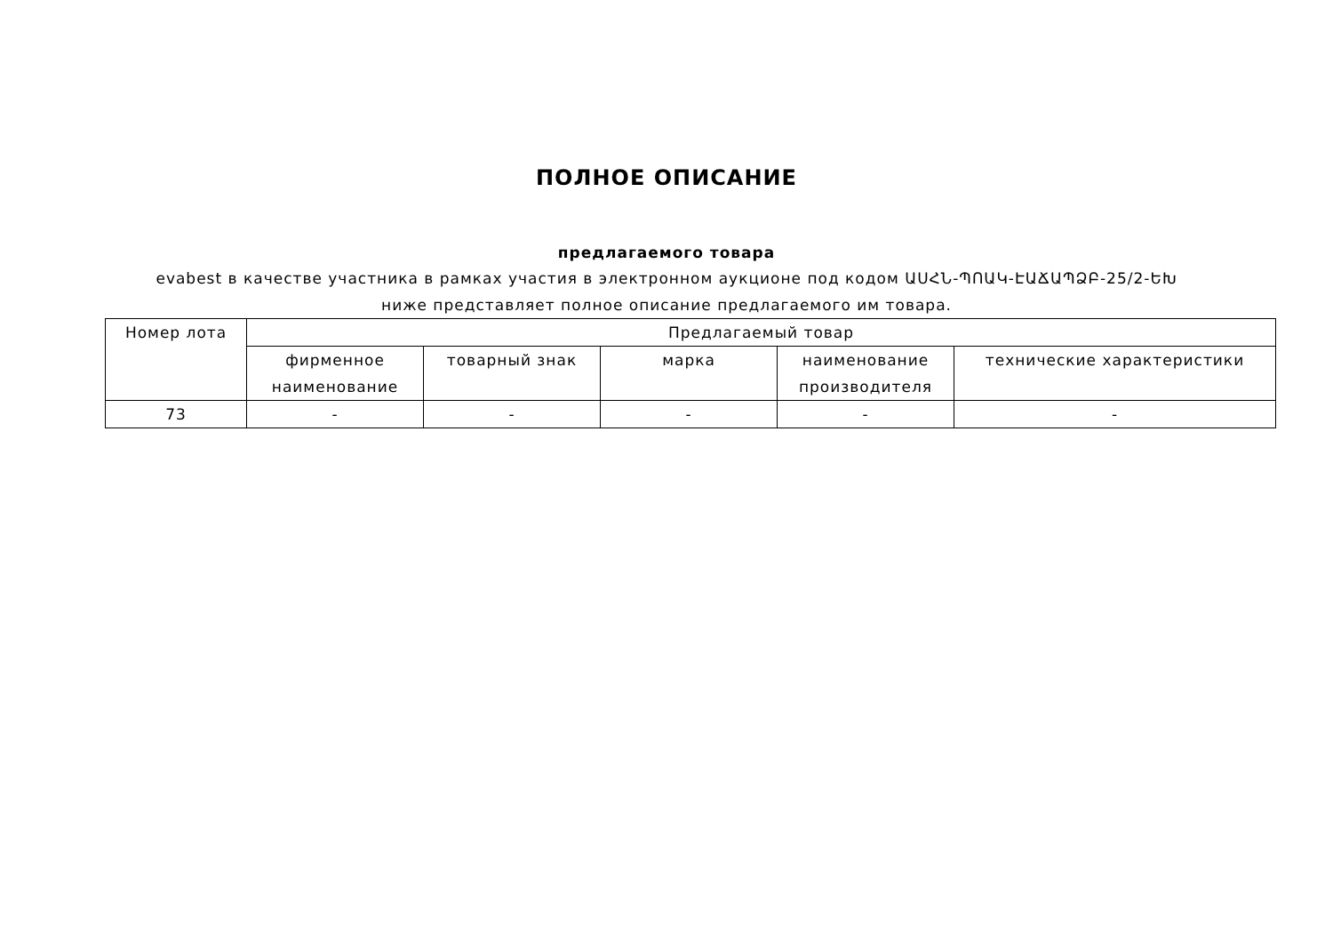ПОЛНОЕ ОПИСАНИЕ
предлагаемого товара
evabest в качестве участника в рамках участия в электронном аукционе под кодом ԱՍՀՆ-ՊՈԱԿ-ԷԱՃԱՊՁԲ-25/2-ԵԽ ниже представляет полное описание предлагаемого им товара.
| Номер лота | Предлагаемый товар | | | | |
| --- | --- | --- | --- | --- | --- |
| | фирменное наименование | товарный знак | марка | наименование производителя | технические характеристики |
| 73 | - | - | - | - | - |